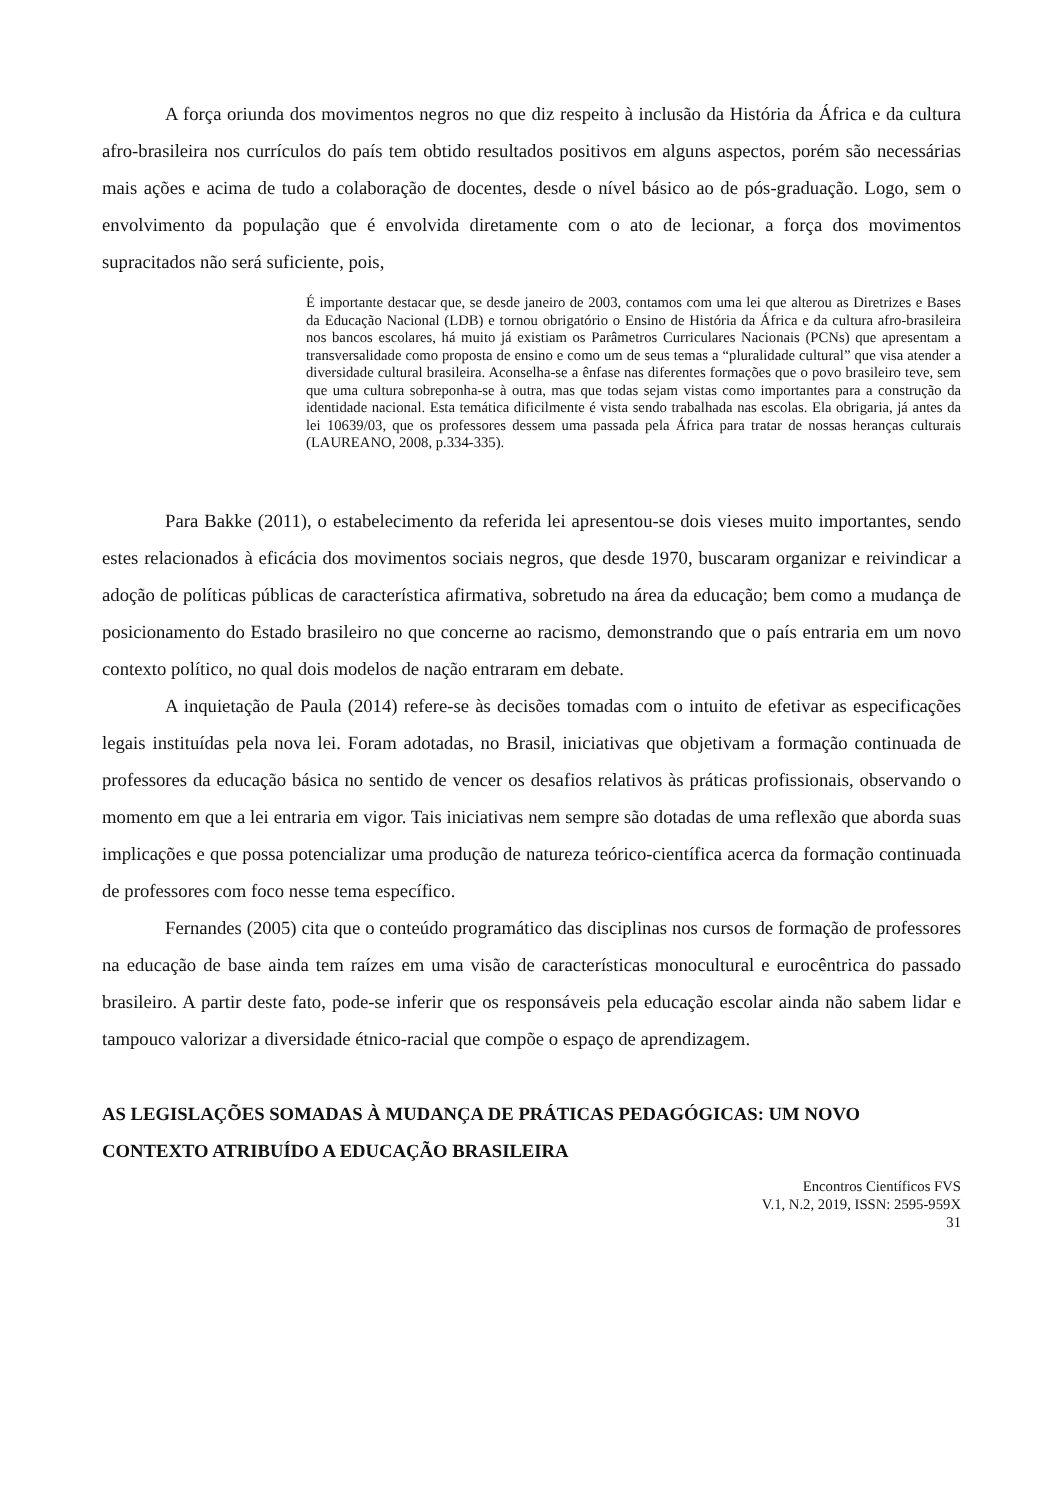A força oriunda dos movimentos negros no que diz respeito à inclusão da História da África e da cultura afro-brasileira nos currículos do país tem obtido resultados positivos em alguns aspectos, porém são necessárias mais ações e acima de tudo a colaboração de docentes, desde o nível básico ao de pós-graduação. Logo, sem o envolvimento da população que é envolvida diretamente com o ato de lecionar, a força dos movimentos supracitados não será suficiente, pois,
É importante destacar que, se desde janeiro de 2003, contamos com uma lei que alterou as Diretrizes e Bases da Educação Nacional (LDB) e tornou obrigatório o Ensino de História da África e da cultura afro-brasileira nos bancos escolares, há muito já existiam os Parâmetros Curriculares Nacionais (PCNs) que apresentam a transversalidade como proposta de ensino e como um de seus temas a “pluralidade cultural” que visa atender a diversidade cultural brasileira. Aconselha-se a ênfase nas diferentes formações que o povo brasileiro teve, sem que uma cultura sobreponha-se à outra, mas que todas sejam vistas como importantes para a construção da identidade nacional. Esta temática dificilmente é vista sendo trabalhada nas escolas. Ela obrigaria, já antes da lei 10639/03, que os professores dessem uma passada pela África para tratar de nossas heranças culturais (LAUREANO, 2008, p.334-335).
Para Bakke (2011), o estabelecimento da referida lei apresentou-se dois vieses muito importantes, sendo estes relacionados à eficácia dos movimentos sociais negros, que desde 1970, buscaram organizar e reivindicar a adoção de políticas públicas de característica afirmativa, sobretudo na área da educação; bem como a mudança de posicionamento do Estado brasileiro no que concerne ao racismo, demonstrando que o país entraria em um novo contexto político, no qual dois modelos de nação entraram em debate.
A inquietação de Paula (2014) refere-se às decisões tomadas com o intuito de efetivar as especificações legais instituídas pela nova lei. Foram adotadas, no Brasil, iniciativas que objetivam a formação continuada de professores da educação básica no sentido de vencer os desafios relativos às práticas profissionais, observando o momento em que a lei entraria em vigor. Tais iniciativas nem sempre são dotadas de uma reflexão que aborda suas implicações e que possa potencializar uma produção de natureza teórico-científica acerca da formação continuada de professores com foco nesse tema específico.
Fernandes (2005) cita que o conteúdo programático das disciplinas nos cursos de formação de professores na educação de base ainda tem raízes em uma visão de características monocultural e eurocêntrica do passado brasileiro. A partir deste fato, pode-se inferir que os responsáveis pela educação escolar ainda não sabem lidar e tampouco valorizar a diversidade étnico-racial que compõe o espaço de aprendizagem.
AS LEGISLAÇÕES SOMADAS À MUDANÇA DE PRÁTICAS PEDAGÓGICAS: UM NOVO CONTEXTO ATRIBUÍDO A EDUCAÇÃO BRASILEIRA
Encontros Científicos FVS
V.1, N.2, 2019, ISSN: 2595-959X
31